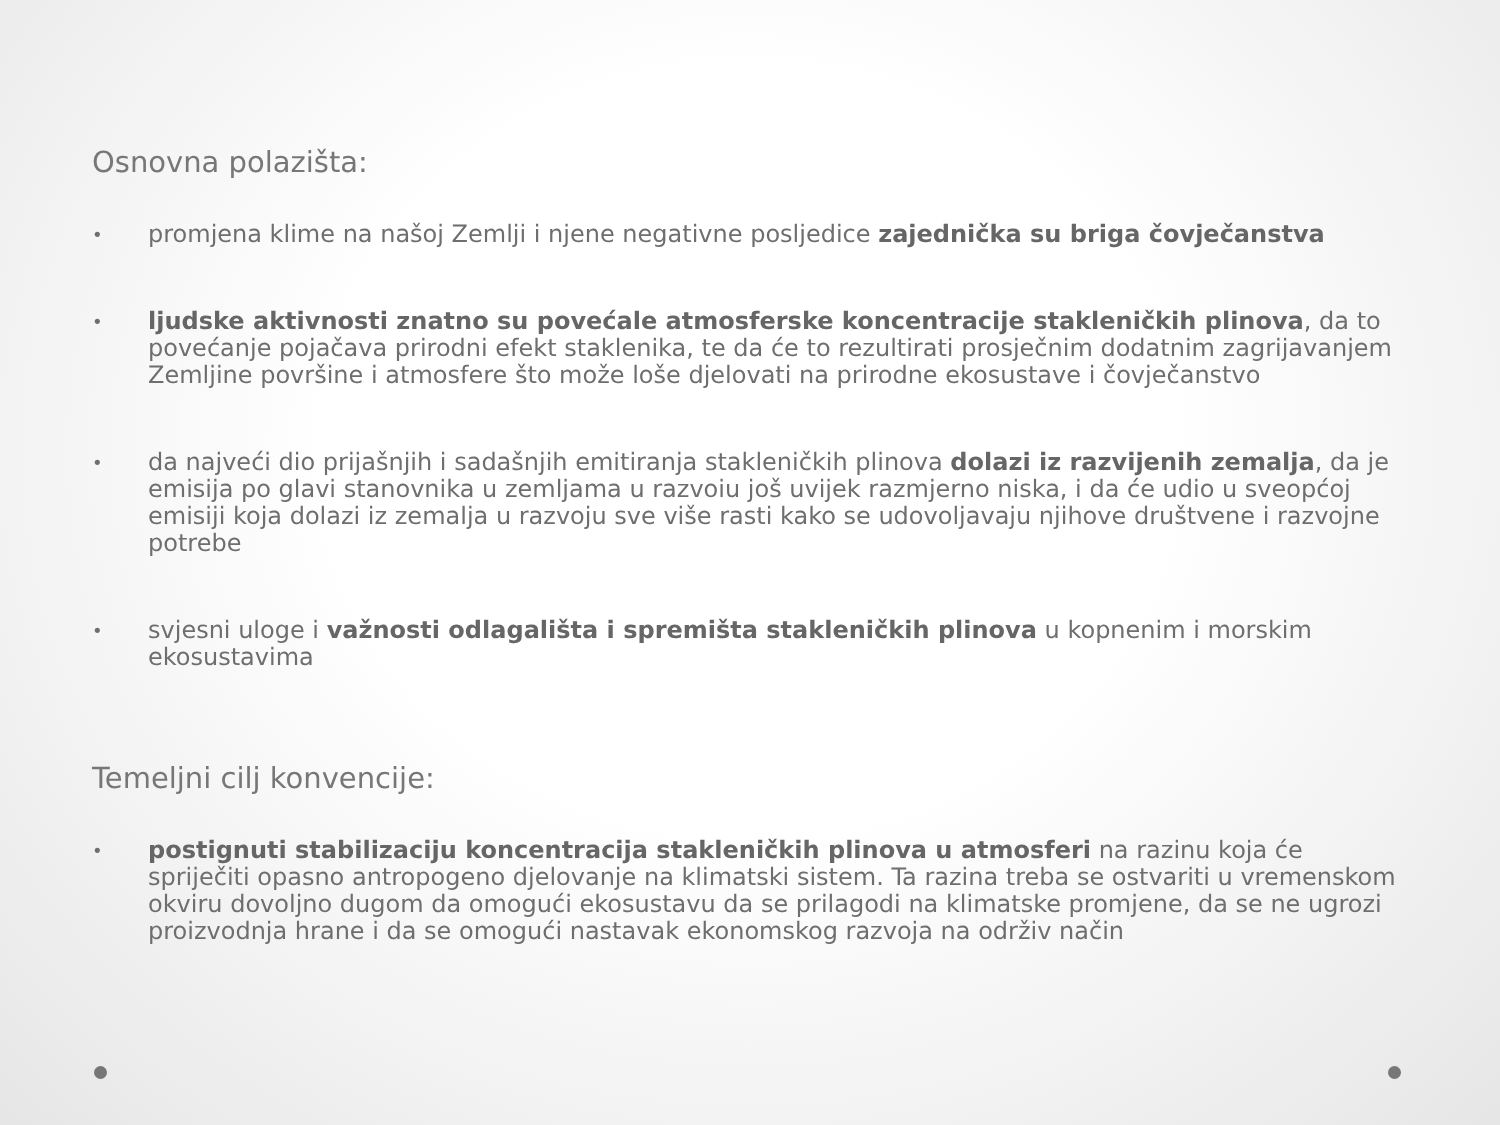Osnovna polazišta:
• promjena klime na našoj Zemlji i njene negativne posljedice zajednička su briga čovječanstva
• ljudske aktivnosti znatno su povećale atmosferske koncentracije stakleničkih plinova, da to povećanje pojačava prirodni efekt staklenika, te da će to rezultirati prosječnim dodatnim zagrijavanjem Zemljine površine i atmosfere što može loše djelovati na prirodne ekosustave i čovječanstvo
• da najveći dio prijašnjih i sadašnjih emitiranja stakleničkih plinova dolazi iz razvijenih zemalja, da je emisija po glavi stanovnika u zemljama u razvoiu još uvijek razmjerno niska, i da će udio u sveopćoj emisiji koja dolazi iz zemalja u razvoju sve više rasti kako se udovoljavaju njihove društvene i razvojne potrebe
• svjesni uloge i važnosti odlagališta i spremišta stakleničkih plinova u kopnenim i morskim ekosustavima
Temeljni cilj konvencije:
• postignuti stabilizaciju koncentracija stakleničkih plinova u atmosferi na razinu koja će spriječiti opasno antropogeno djelovanje na klimatski sistem. Ta razina treba se ostvariti u vremenskom okviru dovoljno dugom da omogući ekosustavu da se prilagodi na klimatske promjene, da se ne ugrozi proizvodnja hrane i da se omogući nastavak ekonomskog razvoja na održiv način